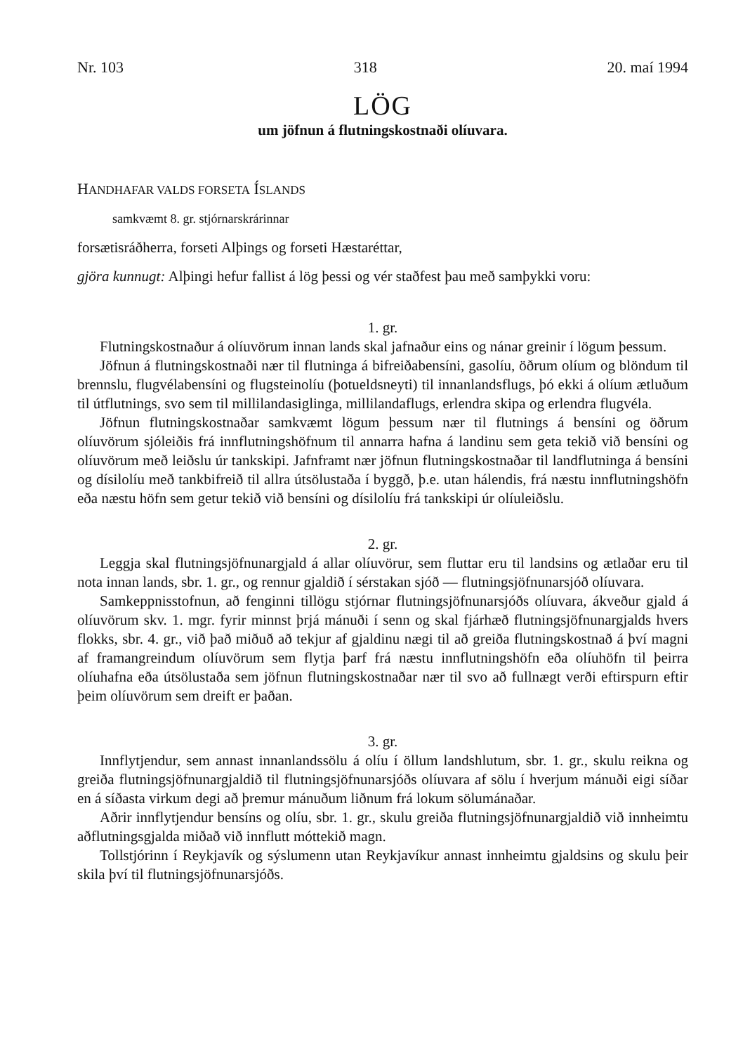Nr. 103 318 20. maí 1994
LÖG
um jöfnun á flutningskostnaði olíuvara.
HANDHAFAR VALDS FORSETA ÍSLANDS
samkvæmt 8. gr. stjórnarskrárinnar
forsætisráðherra, forseti Alþings og forseti Hæstaréttar,
gjöra kunnugt: Alþingi hefur fallist á lög þessi og vér staðfest þau með samþykki voru:
1. gr.
Flutningskostnaður á olíuvörum innan lands skal jafnaður eins og nánar greinir í lögum þessum.
Jöfnun á flutningskostnaði nær til flutninga á bifreiðabensíni, gasolíu, öðrum olíum og blöndum til brennslu, flugvélabensíni og flugsteinolíu (þotueldsneyti) til innanlandsflugs, þó ekki á olíum ætluðum til útflutnings, svo sem til millilandasiglinga, millilandaflugs, erlendra skipa og erlendra flugvéla.
Jöfnun flutningskostnaðar samkvæmt lögum þessum nær til flutnings á bensíni og öðrum olíuvörum sjóleiðis frá innflutningshöfnum til annarra hafna á landinu sem geta tekið við bensíni og olíuvörum með leiðslu úr tankskipi. Jafnframt nær jöfnun flutningskostnaðar til landflutninga á bensíni og dísilolíu með tankbifreið til allra útsölustaða í byggð, þ.e. utan hálendis, frá næstu innflutningshöfn eða næstu höfn sem getur tekið við bensíni og dísilolíu frá tankskipi úr olíuleiðslu.
2. gr.
Leggja skal flutningsjöfnunargjald á allar olíuvörur, sem fluttar eru til landsins og ætlaðar eru til nota innan lands, sbr. 1. gr., og rennur gjaldið í sérstakan sjóð — flutningsjöfnunarsjóð olíuvara.
Samkeppnisstofnun, að fenginni tillögu stjórnar flutningsjöfnunarsjóðs olíuvara, ákveður gjald á olíuvörum skv. 1. mgr. fyrir minnst þrjá mánuði í senn og skal fjárhæð flutningsjöfnunargjalds hvers flokks, sbr. 4. gr., við það miðuð að tekjur af gjaldinu nægi til að greiða flutningskostnað á því magni af framangreindum olíuvörum sem flytja þarf frá næstu innflutningshöfn eða olíuhöfn til þeirra olíuhafna eða útsölustaða sem jöfnun flutningskostnaðar nær til svo að fullnægt verði eftirspurn eftir þeim olíuvörum sem dreift er þaðan.
3. gr.
Innflytjendur, sem annast innanlandssölu á olíu í öllum landshlutum, sbr. 1. gr., skulu reikna og greiða flutningsjöfnunargjaldið til flutningsjöfnunarsjóðs olíuvara af sölu í hverjum mánuði eigi síðar en á síðasta virkum degi að þremur mánuðum liðnum frá lokum sölumánaðar.
Aðrir innflytjendur bensíns og olíu, sbr. 1. gr., skulu greiða flutningsjöfnunargjaldið við innheimtu aðflutningsgjalda miðað við innflutt móttekið magn.
Tollstjórinn í Reykjavík og sýslumenn utan Reykjavíkur annast innheimtu gjaldsins og skulu þeir skila því til flutningsjöfnunarsjóðs.